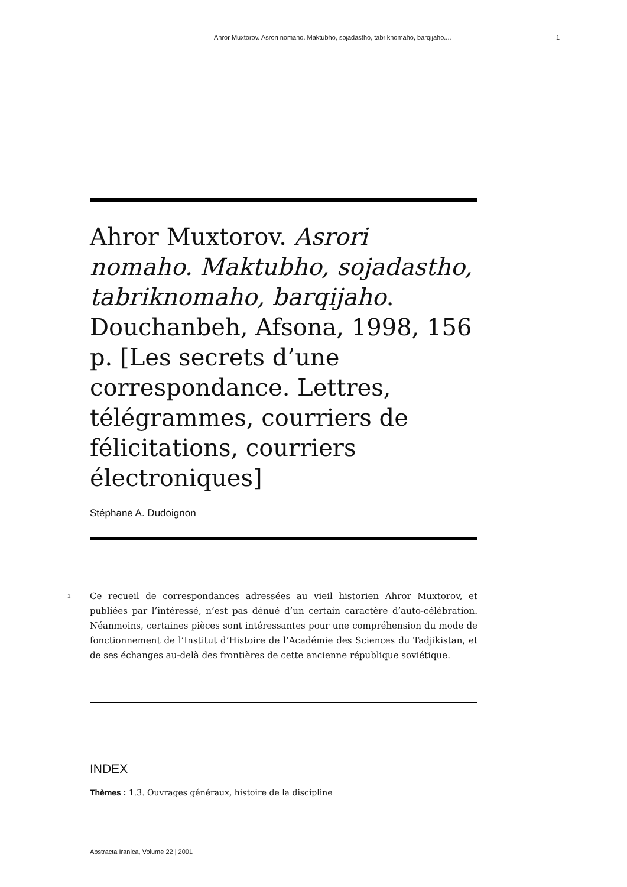Ahror Muxtorov. Asrori nomaho. Maktubho, sojadastho, tabriknomaho, barqijaho.... 1
Ahror Muxtorov. Asrori nomaho. Maktubho, sojadastho, tabriknomaho, barqijaho. Douchanbeh, Afsona, 1998, 156 p. [Les secrets d’une correspondance. Lettres, télégrammes, courriers de félicitations, courriers électroniques]
Stéphane A. Dudoignon
1
Ce recueil de correspondances adressées au vieil historien Ahror Muxtorov, et publiées par l’intéressé, n’est pas dénué d’un certain caractère d’auto-célébration. Néanmoins, certaines pièces sont intéressantes pour une compréhension du mode de fonctionnement de l’Institut d’Histoire de l’Académie des Sciences du Tadjikistan, et de ses échanges au-delà des frontières de cette ancienne république soviétique.
INDEX
Thèmes : 1.3. Ouvrages généraux, histoire de la discipline
Abstracta Iranica, Volume 22 | 2001